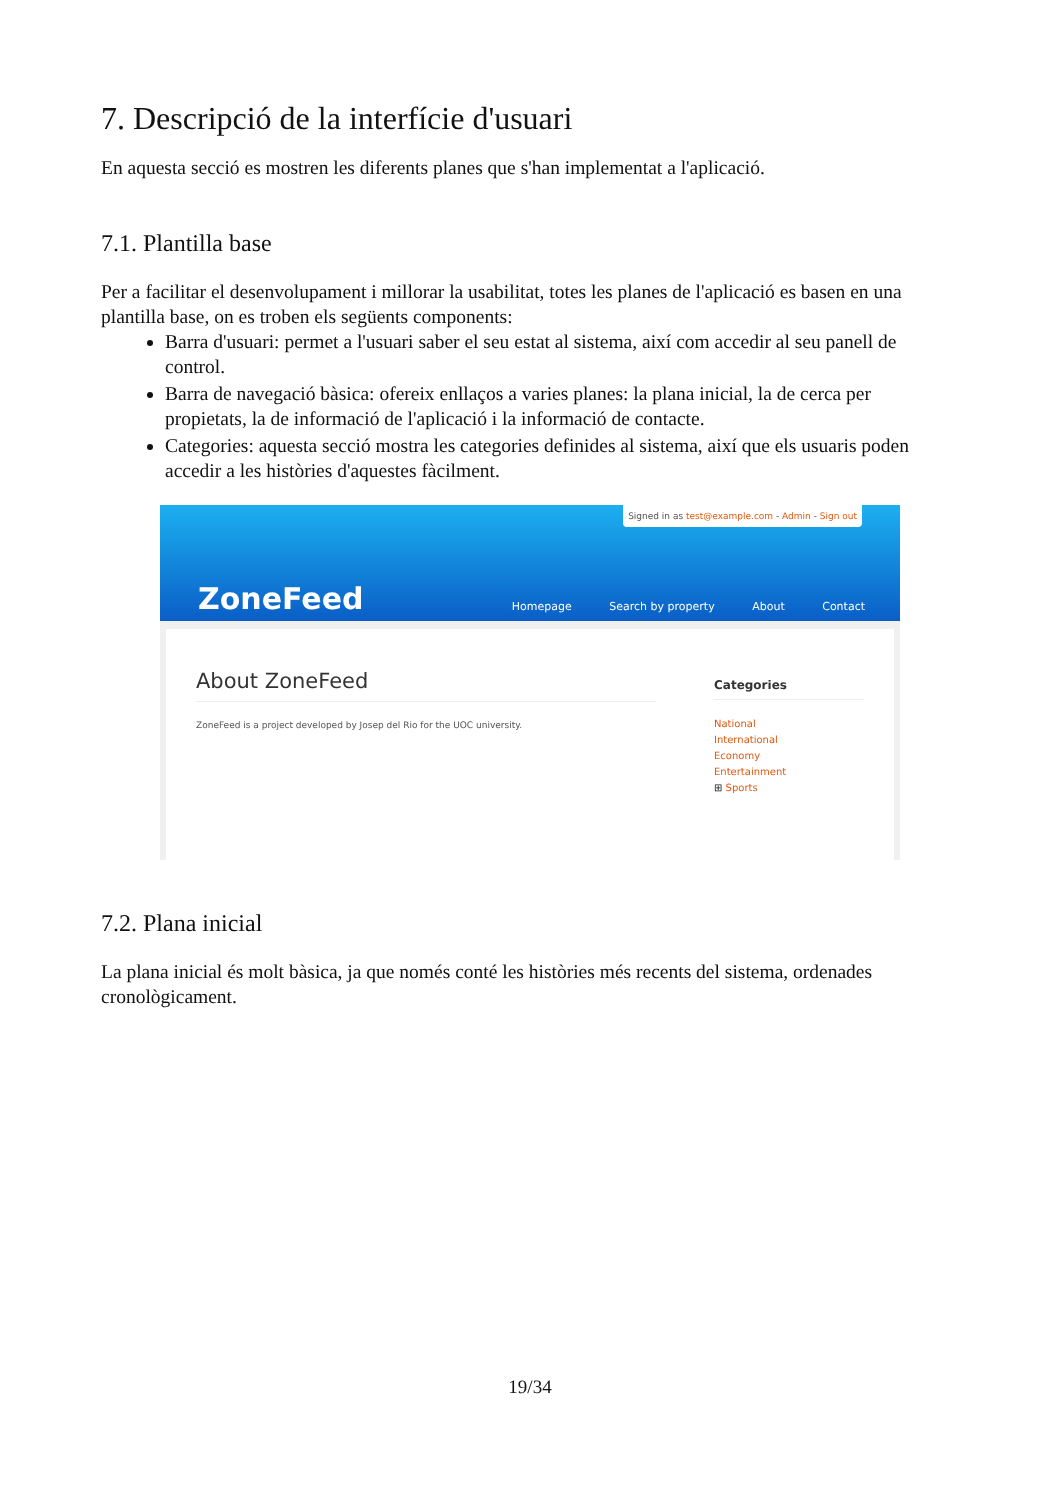7. Descripció de la interfície d'usuari
En aquesta secció es mostren les diferents planes que s'han implementat a l'aplicació.
7.1. Plantilla base
Per a facilitar el desenvolupament i millorar la usabilitat, totes les planes de l'aplicació es basen en una plantilla base, on es troben els següents components:
Barra d'usuari: permet a l'usuari saber el seu estat al sistema, així com accedir al seu panell de control.
Barra de navegació bàsica: ofereix enllaços a varies planes: la plana inicial, la de cerca per propietats, la de informació de l'aplicació i la informació de contacte.
Categories: aquesta secció mostra les categories definides al sistema, així que els usuaris poden accedir a les històries d'aquestes fàcilment.
Signed in as test@example.com - Admin - Sign out
ZoneFeed
Homepage Search by property About Contact
About ZoneFeed
ZoneFeed is a project developed by Josep del Rio for the UOC university.
Categories
National
International
Economy
Entertainment
⊞ Sports
7.2. Plana inicial
La plana inicial és molt bàsica, ja que només conté les històries més recents del sistema, ordenades cronològicament.
19/34